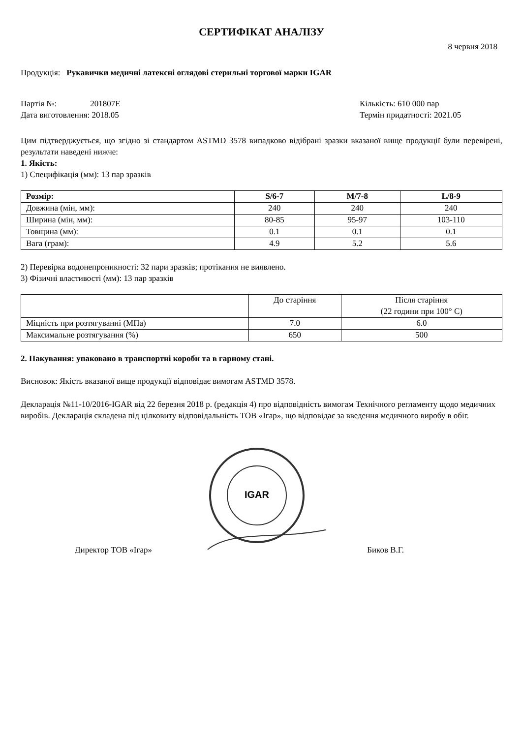СЕРТИФІКАТ АНАЛІЗУ
8 червня 2018
Продукція: Рукавички медичні латексні оглядові стерильні торгової марки IGAR
Партія №: 201807E Кількість: 610 000 пар
Дата виготовлення: 2018.05 Термін придатності: 2021.05
Цим підтверджується, що згідно зі стандартом ASTMD 3578 випадково відібрані зразки вказаної вище продукції були перевірені, результати наведені нижче:
1. Якість:
1) Специфікація (мм): 13 пар зразків
| Розмір: | S/6-7 | M/7-8 | L/8-9 |
| --- | --- | --- | --- |
| Довжина (мін, мм): | 240 | 240 | 240 |
| Ширина (мін, мм): | 80-85 | 95-97 | 103-110 |
| Товщина (мм): | 0.1 | 0.1 | 0.1 |
| Вага (грам): | 4.9 | 5.2 | 5.6 |
2) Перевірка водонепроникності: 32 пари зразків; протікання не виявлено.
3) Фізичні властивості (мм): 13 пар зразків
| | До старіння | Після старіння (22 години при 100° C) |
| --- | --- | --- |
| Міцність при розтягуванні (МПа) | 7.0 | 6.0 |
| Максимальне розтягування (%) | 650 | 500 |
2. Пакування: упаковано в транспортні короби та в гарному стані.
Висновок: Якість вказаної вище продукції відповідає вимогам ASTMD 3578.
Декларація №11-10/2016-IGAR від 22 березня 2018 р. (редакція 4) про відповідність вимогам Технічного регламенту щодо медичних виробів. Декларація складена під цілковиту відповідальність ТОВ «Ігар», що відповідає за введення медичного виробу в обіг.
IGAR
Директор ТОВ «Ігар» Биков В.Г.